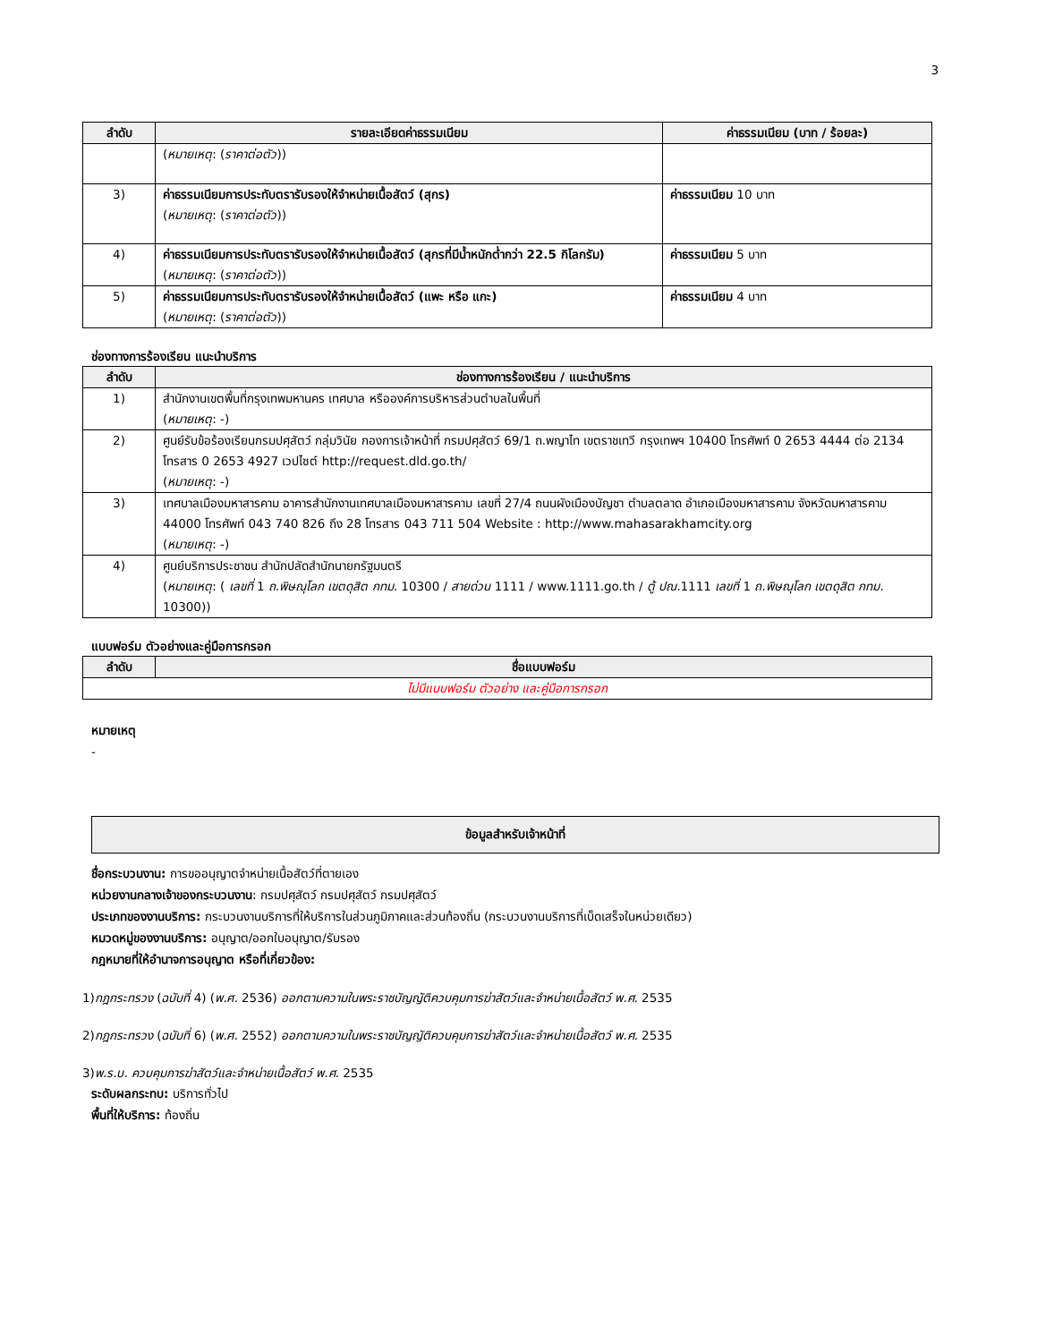3
| ลำดับ | รายละเอียดค่าธรรมเนียม | ค่าธรรมเนียม (บาท / ร้อยละ) |
| --- | --- | --- |
| | ( หมายเหตุ : ( ราคาต่อตัว )) | |
| 3) | ค่าธรรมเนียมการประทับตรารับรองให้จำหน่ายเนื้อสัตว์ (สุกร) ( หมายเหตุ : ( ราคาต่อตัว )) | ค่าธรรมเนียม 10 บาท |
| 4) | ค่าธรรมเนียมการประทับตรารับรองให้จำหน่ายเนื้อสัตว์ (สุกรที่มีน้ำหนักต่ำกว่า 22.5 กิโลกรัม) ( หมายเหตุ : ( ราคาต่อตัว )) | ค่าธรรมเนียม 5 บาท |
| 5) | ค่าธรรมเนียมการประทับตรารับรองให้จำหน่ายเนื้อสัตว์ (แพะ หรือ แกะ) ( หมายเหตุ : ( ราคาต่อตัว )) | ค่าธรรมเนียม 4 บาท |
ช่องทางการร้องเรียน แนะนำบริการ
| ลำดับ | ช่องทางการร้องเรียน / แนะนำบริการ |
| --- | --- |
| 1) | สำนักงานเขตพื้นที่กรุงเทพมหานคร เทศบาล หรือองค์การบริหารส่วนตำบลในพื้นที่ ( หมายเหตุ : -) |
| 2) | ศูนย์รับข้อร้องเรียนกรมปศุสัตว์ กลุ่มวินัย กองการเจ้าหน้าที่ กรมปศุสัตว์ 69/1 ถ.พญาไท เขตราชเทวี กรุงเทพฯ 10400 โทรศัพท์ 0 2653 4444 ต่อ 2134 โทรสาร 0 2653 4927 เวปไซต์ http://request.dld.go.th/ ( หมายเหตุ : -) |
| 3) | เทศบาลเมืองมหาสารคาม อาคารสำนักงานเทศบาลเมืองมหาสารคาม เลขที่ 27/4 ถนนผังเมืองบัญชา ตำบลตลาด อำเภอเมืองมหาสารคาม จังหวัดมหาสารคาม 44000 โทรศัพท์ 043 740 826 ถึง 28 โทรสาร 043 711 504 Website : http://www.mahasarakhamcity.org ( หมายเหตุ : -) |
| 4) | ศูนย์บริการประชาชน สำนักปลัดสำนักนายกรัฐมนตรี ( หมายเหตุ : ( เลขที่ 1 ถ.พิษณุโลก เขตดุสิต กทม. 10300 / สายด่วน 1111 / www.1111.go.th / ตู้ ปณ. 1111 เลขที่ 1 ถ.พิษณุโลก เขตดุสิต กทม. 10300)) |
แบบฟอร์ม ตัวอย่างและคู่มือการกรอก
| ลำดับ | ชื่อแบบฟอร์ม |
| --- | --- |
| ไม่มีแบบฟอร์ม ตัวอย่าง และคู่มือการกรอก | |
หมายเหตุ
-
ข้อมูลสำหรับเจ้าหน้าที่
ชื่อกระบวนงาน: การขออนุญาตจำหน่ายเนื้อสัตว์ที่ตายเอง
หน่วยงานกลางเจ้าของกระบวนงาน: กรมปศุสัตว์ กรมปศุสัตว์ กรมปศุสัตว์
ประเภทของงานบริการ: กระบวนงานบริการที่ให้บริการในส่วนภูมิภาคและส่วนท้องถิ่น (กระบวนงานบริการที่เบ็ดเสร็จในหน่วยเดียว)
หมวดหมู่ของงานบริการ: อนุญาต/ออกใบอนุญาต/รับรอง
กฎหมายที่ให้อำนาจการอนุญาต หรือที่เกี่ยวข้อง:
1)กฎกระทรวง (ฉบับที่ 4) (พ.ศ. 2536) ออกตามความในพระราชบัญญัติควบคุมการฆ่าสัตว์และจำหน่ายเนื้อสัตว์ พ.ศ. 2535
2)กฎกระทรวง (ฉบับที่ 6) (พ.ศ. 2552) ออกตามความในพระราชบัญญัติควบคุมการฆ่าสัตว์และจำหน่ายเนื้อสัตว์ พ.ศ. 2535
3)พ.ร.บ. ควบคุมการฆ่าสัตว์และจำหน่ายเนื้อสัตว์ พ.ศ. 2535
ระดับผลกระทบ: บริการทั่วไป
พื้นที่ให้บริการ: ท้องถิ่น